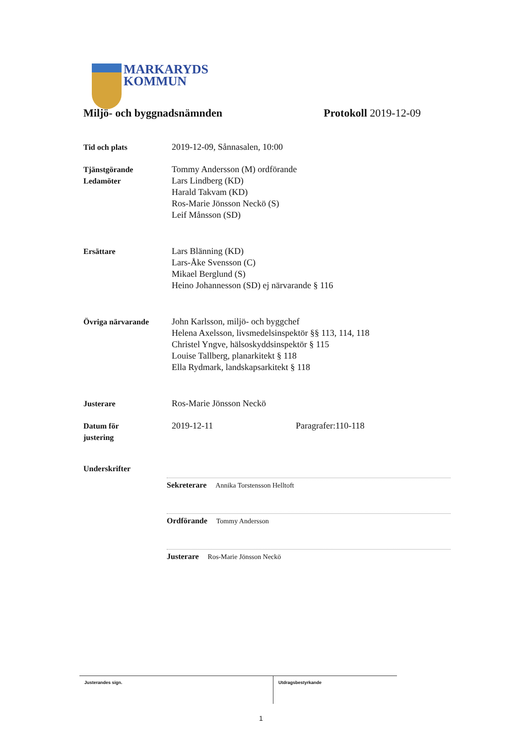MARKARYDS
KOMMUN
Miljö- och byggnadsnämnden Protokoll 2019-12-09
Tid och plats 2019-12-09, Sånnasalen, 10:00
Tjänstgörande
Ledamöter
Tommy Andersson (M) ordförande
Lars Lindberg (KD)
Harald Takvam (KD)
Ros-Marie Jönsson Neckö (S)
Leif Månsson (SD)
Ersättare Lars Blänning (KD)
Lars-Åke Svensson (C)
Mikael Berglund (S)
Heino Johannesson (SD) ej närvarande § 116
Övriga närvarande John Karlsson, miljö- och byggchef
Helena Axelsson, livsmedelsinspektör §§ 113, 114, 118
Christel Yngve, hälsoskyddsinspektör § 115
Louise Tallberg, planarkitekt § 118
Ella Rydmark, landskapsarkitekt § 118
Justerare Ros-Marie Jönsson Neckö
Datum för
justering
2019-12-11 Paragrafer:110-118
Underskrifter
Sekreterare Annika Torstensson Helltoft
Ordförande Tommy Andersson
Justerare Ros-Marie Jönsson Neckö
Justerandes sign.
Utdragsbestyrkande
1